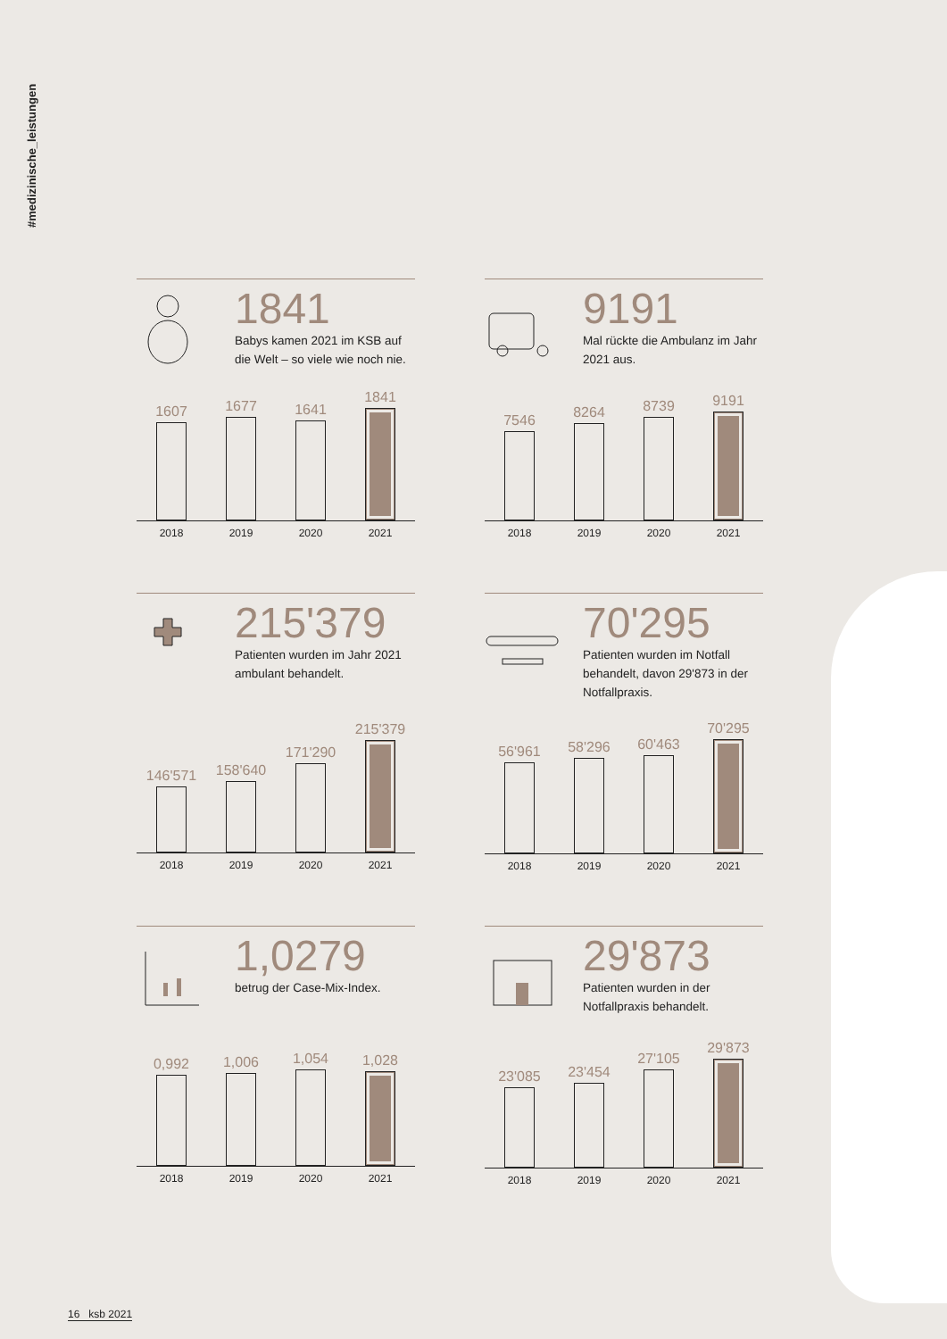#medizinische_leistungen
1841
Babys kamen 2021 im KSB auf die Welt – so viele wie noch nie.
1607
1677
1641
1841
2018 2019 2020 2021
9191
Mal rückte die Ambulanz im Jahr 2021 aus.
7546
8264
8739
9191
2018 2019 2020 2021
215'379
Patienten wurden im Jahr 2021 ambulant behandelt.
146'571
158'640
171'290
215'379
2018 2019 2020 2021
70'295
Patienten wurden im Notfall behandelt, davon 29'873 in der Notfallpraxis.
56'961
58'296
60'463
70'295
2018 2019 2020 2021
1,0279
betrug der Case-Mix-Index.
0,992
1,006
1,054
1,028
2018 2019 2020 2021
29'873
Patienten wurden in der Notfallpraxis behandelt.
23'085
23'454
27'105
29'873
2018 2019 2020 2021
16 ksb 2021